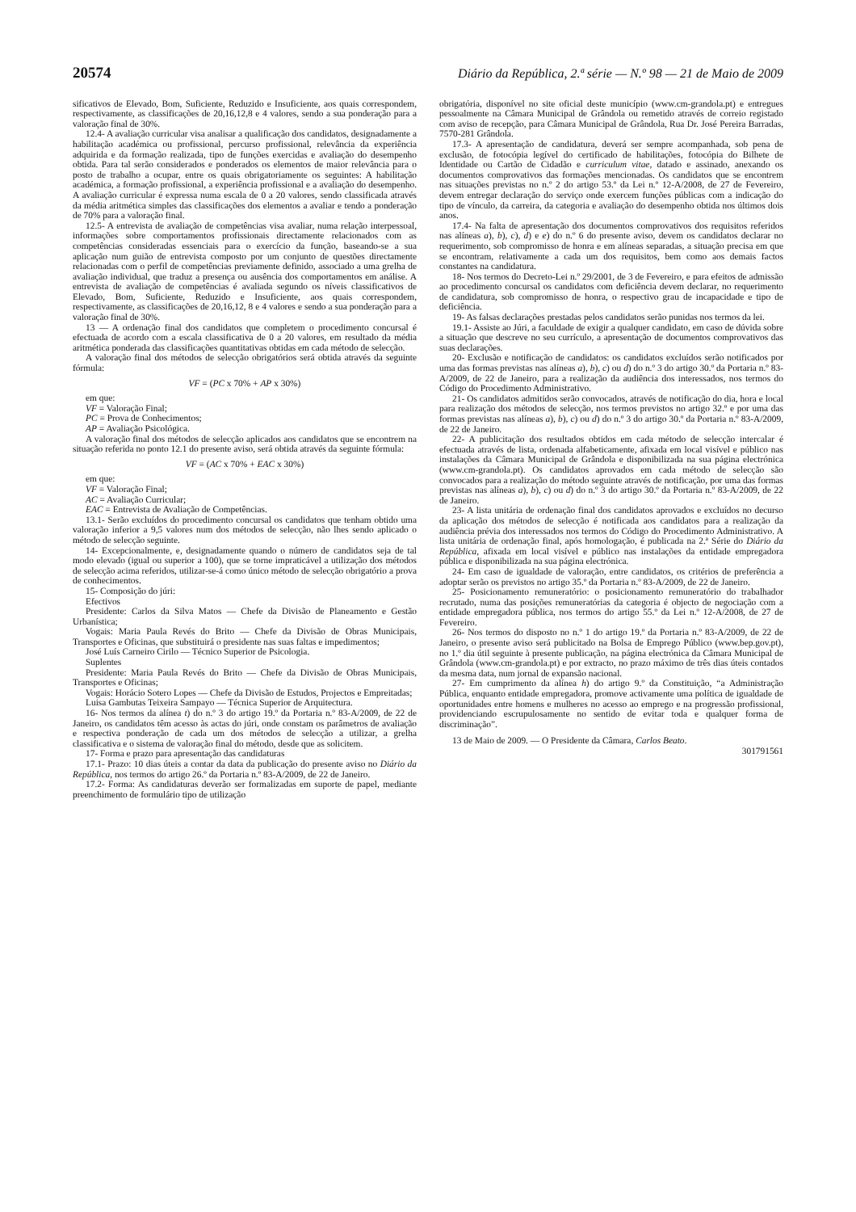20574 Diário da República, 2.ª série — N.º 98 — 21 de Maio de 2009
sificativos de Elevado, Bom, Suficiente, Reduzido e Insuficiente, aos quais correspondem, respectivamente, as classificações de 20,16,12,8 e 4 valores, sendo a sua ponderação para a valoração final de 30%.
12.4- A avaliação curricular visa analisar a qualificação dos candidatos, designadamente a habilitação académica ou profissional, percurso profissional, relevância da experiência adquirida e da formação realizada, tipo de funções exercidas e avaliação do desempenho obtida. Para tal serão considerados e ponderados os elementos de maior relevância para o posto de trabalho a ocupar, entre os quais obrigatoriamente os seguintes: A habilitação académica, a formação profissional, a experiência profissional e a avaliação do desempenho. A avaliação curricular é expressa numa escala de 0 a 20 valores, sendo classificada através da média aritmética simples das classificações dos elementos a avaliar e tendo a ponderação de 70% para a valoração final.
12.5- A entrevista de avaliação de competências visa avaliar, numa relação interpessoal, informações sobre comportamentos profissionais directamente relacionados com as competências consideradas essenciais para o exercício da função, baseando-se a sua aplicação num guião de entrevista composto por um conjunto de questões directamente relacionadas com o perfil de competências previamente definido, associado a uma grelha de avaliação individual, que traduz a presença ou ausência dos comportamentos em análise. A entrevista de avaliação de competências é avaliada segundo os níveis classificativos de Elevado, Bom, Suficiente, Reduzido e Insuficiente, aos quais correspondem, respectivamente, as classificações de 20,16,12, 8 e 4 valores e sendo a sua ponderação para a valoração final de 30%.
13 — A ordenação final dos candidatos que completem o procedimento concursal é efectuada de acordo com a escala classificativa de 0 a 20 valores, em resultado da média aritmética ponderada das classificações quantitativas obtidas em cada método de selecção.
A valoração final dos métodos de selecção obrigatórios será obtida através da seguinte fórmula:
VF = (PC x 70% + AP x 30%)
em que:
VF = Valoração Final;
PC = Prova de Conhecimentos;
AP = Avaliação Psicológica.
A valoração final dos métodos de selecção aplicados aos candidatos que se encontrem na situação referida no ponto 12.1 do presente aviso, será obtida através da seguinte fórmula:
VF = (AC x 70% + EAC x 30%)
em que:
VF = Valoração Final;
AC = Avaliação Curricular;
EAC = Entrevista de Avaliação de Competências.
13.1- Serão excluídos do procedimento concursal os candidatos que tenham obtido uma valoração inferior a 9,5 valores num dos métodos de selecção, não lhes sendo aplicado o método de selecção seguinte.
14- Excepcionalmente, e, designadamente quando o número de candidatos seja de tal modo elevado (igual ou superior a 100), que se torne impraticável a utilização dos métodos de selecção acima referidos, utilizar-se-á como único método de selecção obrigatório a prova de conhecimentos.
15- Composição do júri:
Efectivos
Presidente: Carlos da Silva Matos — Chefe da Divisão de Planeamento e Gestão Urbanística;
Vogais: Maria Paula Revés do Brito — Chefe da Divisão de Obras Municipais, Transportes e Oficinas, que substituirá o presidente nas suas faltas e impedimentos;
José Luís Carneiro Cirilo — Técnico Superior de Psicologia.
Suplentes
Presidente: Maria Paula Revés do Brito — Chefe da Divisão de Obras Municipais, Transportes e Oficinas;
Vogais: Horácio Sotero Lopes — Chefe da Divisão de Estudos, Projectos e Empreitadas;
Luisa Gambutas Teixeira Sampayo — Técnica Superior de Arquitectura.
16- Nos termos da alínea t) do n.º 3 do artigo 19.º da Portaria n.º 83-A/2009, de 22 de Janeiro, os candidatos têm acesso às actas do júri, onde constam os parâmetros de avaliação e respectiva ponderação de cada um dos métodos de selecção a utilizar, a grelha classificativa e o sistema de valoração final do método, desde que as solicitem.
17- Forma e prazo para apresentação das candidaturas
17.1- Prazo: 10 dias úteis a contar da data da publicação do presente aviso no Diário da República, nos termos do artigo 26.º da Portaria n.º 83-A/2009, de 22 de Janeiro.
17.2- Forma: As candidaturas deverão ser formalizadas em suporte de papel, mediante preenchimento de formulário tipo de utilização
obrigatória, disponível no site oficial deste município (www.cm-grandola.pt) e entregues pessoalmente na Câmara Municipal de Grândola ou remetido através de correio registado com aviso de recepção, para Câmara Municipal de Grândola, Rua Dr. José Pereira Barradas, 7570-281 Grândola.
17.3- A apresentação de candidatura, deverá ser sempre acompanhada, sob pena de exclusão, de fotocópia legível do certificado de habilitações, fotocópia do Bilhete de Identidade ou Cartão de Cidadão e curriculum vitae, datado e assinado, anexando os documentos comprovativos das formações mencionadas. Os candidatos que se encontrem nas situações previstas no n.º 2 do artigo 53.º da Lei n.º 12-A/2008, de 27 de Fevereiro, devem entregar declaração do serviço onde exercem funções públicas com a indicação do tipo de vínculo, da carreira, da categoria e avaliação do desempenho obtida nos últimos dois anos.
17.4- Na falta de apresentação dos documentos comprovativos dos requisitos referidos nas alíneas a), b), c), d) e e) do n.º 6 do presente aviso, devem os candidatos declarar no requerimento, sob compromisso de honra e em alíneas separadas, a situação precisa em que se encontram, relativamente a cada um dos requisitos, bem como aos demais factos constantes na candidatura.
18- Nos termos do Decreto-Lei n.º 29/2001, de 3 de Fevereiro, e para efeitos de admissão ao procedimento concursal os candidatos com deficiência devem declarar, no requerimento de candidatura, sob compromisso de honra, o respectivo grau de incapacidade e tipo de deficiência.
19- As falsas declarações prestadas pelos candidatos serão punidas nos termos da lei.
19.1- Assiste ao Júri, a faculdade de exigir a qualquer candidato, em caso de dúvida sobre a situação que descreve no seu currículo, a apresentação de documentos comprovativos das suas declarações.
20- Exclusão e notificação de candidatos: os candidatos excluídos serão notificados por uma das formas previstas nas alíneas a), b), c) ou d) do n.º 3 do artigo 30.º da Portaria n.º 83-A/2009, de 22 de Janeiro, para a realização da audiência dos interessados, nos termos do Código do Procedimento Administrativo.
21- Os candidatos admitidos serão convocados, através de notificação do dia, hora e local para realização dos métodos de selecção, nos termos previstos no artigo 32.º e por uma das formas previstas nas alíneas a), b), c) ou d) do n.º 3 do artigo 30.º da Portaria n.º 83-A/2009, de 22 de Janeiro.
22- A publicitação dos resultados obtidos em cada método de selecção intercalar é efectuada através de lista, ordenada alfabeticamente, afixada em local visível e público nas instalações da Câmara Municipal de Grândola e disponibilizada na sua página electrónica (www.cm-grandola.pt). Os candidatos aprovados em cada método de selecção são convocados para a realização do método seguinte através de notificação, por uma das formas previstas nas alíneas a), b), c) ou d) do n.º 3 do artigo 30.º da Portaria n.º 83-A/2009, de 22 de Janeiro.
23- A lista unitária de ordenação final dos candidatos aprovados e excluídos no decurso da aplicação dos métodos de selecção é notificada aos candidatos para a realização da audiência prévia dos interessados nos termos do Código do Procedimento Administrativo. A lista unitária de ordenação final, após homologação, é publicada na 2.ª Série do Diário da República, afixada em local visível e público nas instalações da entidade empregadora pública e disponibilizada na sua página electrónica.
24- Em caso de igualdade de valoração, entre candidatos, os critérios de preferência a adoptar serão os previstos no artigo 35.º da Portaria n.º 83-A/2009, de 22 de Janeiro.
25- Posicionamento remuneratório: o posicionamento remuneratório do trabalhador recrutado, numa das posições remuneratórias da categoria é objecto de negociação com a entidade empregadora pública, nos termos do artigo 55.º da Lei n.º 12-A/2008, de 27 de Fevereiro.
26- Nos termos do disposto no n.º 1 do artigo 19.º da Portaria n.º 83-A/2009, de 22 de Janeiro, o presente aviso será publicitado na Bolsa de Emprego Público (www.bep.gov.pt), no 1.º dia útil seguinte à presente publicação, na página electrónica da Câmara Municipal de Grândola (www.cm-grandola.pt) e por extracto, no prazo máximo de três dias úteis contados da mesma data, num jornal de expansão nacional.
27- Em cumprimento da alínea h) do artigo 9.º da Constituição, “a Administração Pública, enquanto entidade empregadora, promove activamente uma política de igualdade de oportunidades entre homens e mulheres no acesso ao emprego e na progressão profissional, providenciando escrupulosamente no sentido de evitar toda e qualquer forma de discriminação”.
13 de Maio de 2009. — O Presidente da Câmara, Carlos Beato.
301791561